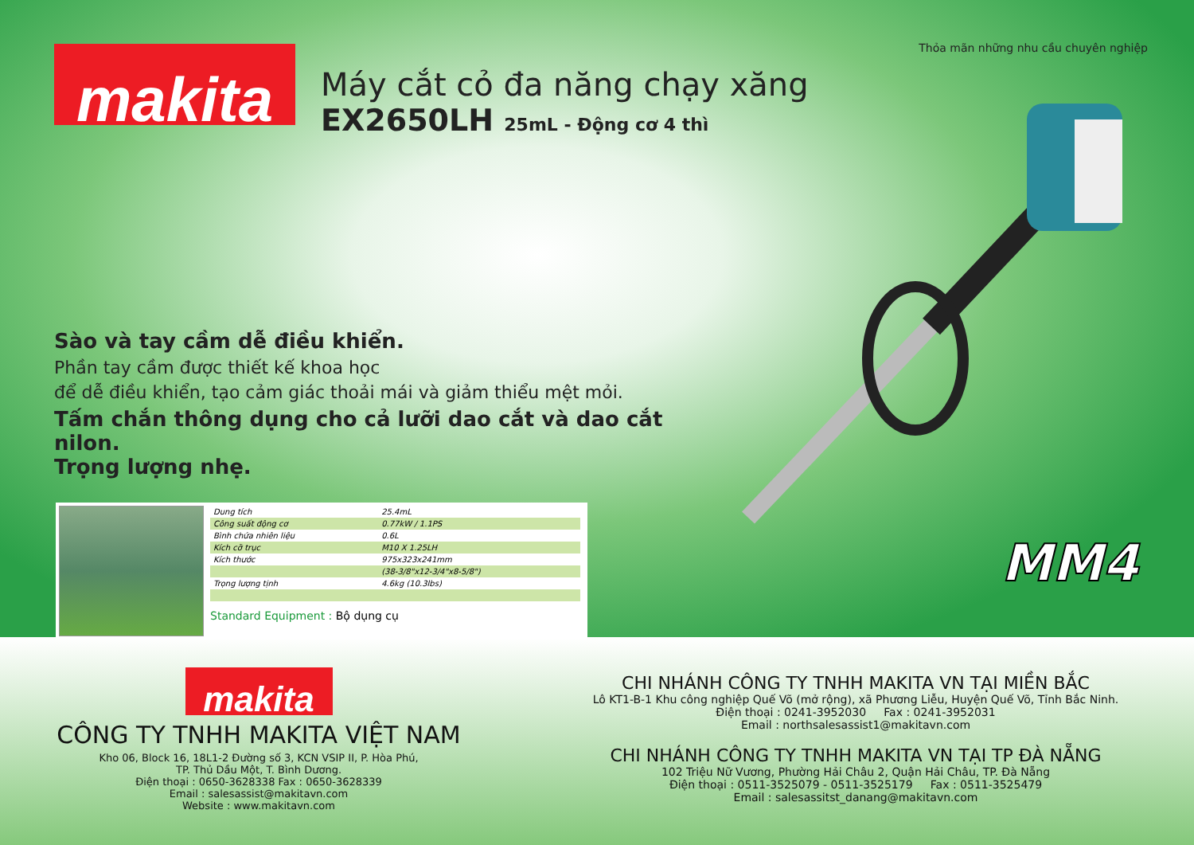Thỏa mãn những nhu cầu chuyên nghiệp
makita
Máy cắt cỏ đa năng chạy xăng
EX2650LH 25mL - Động cơ 4 thì
MM4
Sào và tay cầm dễ điều khiển.
Phần tay cầm được thiết kế khoa học
để dễ điều khiển, tạo cảm giác thoải mái và giảm thiểu mệt mỏi.
Tấm chắn thông dụng cho cả lưỡi dao cắt và dao cắt nilon.
Trọng lượng nhẹ.
| Dung tích | 25.4mL |
| Công suất động cơ | 0.77kW / 1.1PS |
| Bình chứa nhiên liệu | 0.6L |
| Kích cỡ trục | M10 X 1.25LH |
| Kích thước | 975x323x241mm |
| | (38-3/8"x12-3/4"x8-5/8") |
| Trọng lượng tịnh | 4.6kg (10.3lbs) |
Standard Equipment : Bộ dụng cụ
makita
CÔNG TY TNHH MAKITA VIỆT NAM
Kho 06, Block 16, 18L1-2 Đường số 3, KCN VSIP II, P. Hòa Phú,
TP. Thủ Dầu Một, T. Bình Dương.
Điện thoại : 0650-3628338 Fax : 0650-3628339
Email : salesassist@makitavn.com
Website : www.makitavn.com
CHI NHÁNH CÔNG TY TNHH MAKITA VN TẠI MIỀN BẮC
Lô KT1-B-1 Khu công nghiệp Quế Võ (mở rộng), xã Phương Liễu, Huyện Quế Võ, Tỉnh Bắc Ninh.
Điện thoại : 0241-3952030 Fax : 0241-3952031
Email : northsalesassist1@makitavn.com
CHI NHÁNH CÔNG TY TNHH MAKITA VN TẠI TP ĐÀ NẴNG
102 Triệu Nữ Vương, Phường Hải Châu 2, Quận Hải Châu, TP. Đà Nẵng
Điện thoại : 0511-3525079 - 0511-3525179 Fax : 0511-3525479
Email : salesassitst_danang@makitavn.com